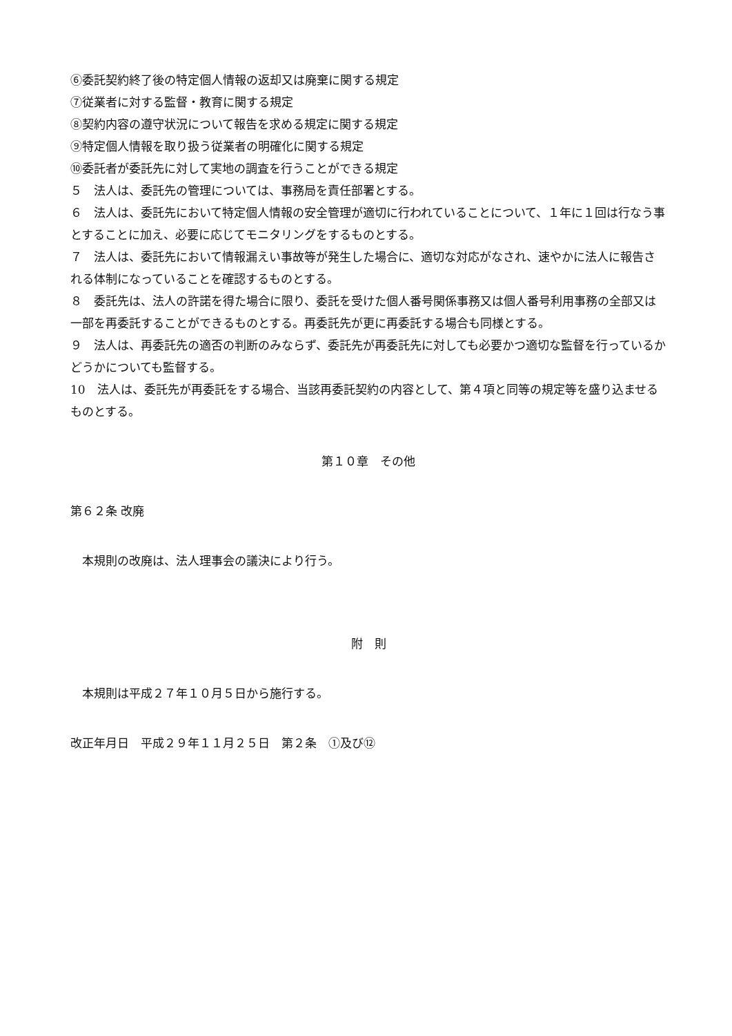⑥委託契約終了後の特定個人情報の返却又は廃棄に関する規定
⑦従業者に対する監督・教育に関する規定
⑧契約内容の遵守状況について報告を求める規定に関する規定
⑨特定個人情報を取り扱う従業者の明確化に関する規定
⑩委託者が委託先に対して実地の調査を行うことができる規定
５　法人は、委託先の管理については、事務局を責任部署とする。
６　法人は、委託先において特定個人情報の安全管理が適切に行われていることについて、１年に１回は行なう事とすることに加え、必要に応じてモニタリングをするものとする。
７　法人は、委託先において情報漏えい事故等が発生した場合に、適切な対応がなされ、速やかに法人に報告される体制になっていることを確認するものとする。
８　委託先は、法人の許諾を得た場合に限り、委託を受けた個人番号関係事務又は個人番号利用事務の全部又は一部を再委託することができるものとする。再委託先が更に再委託する場合も同様とする。
９　法人は、再委託先の適否の判断のみならず、委託先が再委託先に対しても必要かつ適切な監督を行っているかどうかについても監督する。
10　法人は、委託先が再委託をする場合、当該再委託契約の内容として、第４項と同等の規定等を盛り込ませるものとする。
第１０章　その他
第６２条 改廃
　本規則の改廃は、法人理事会の議決により行う。
附　則
　本規則は平成２７年１０月５日から施行する。
改正年月日　平成２９年１１月２５日　第２条　①及び⑫